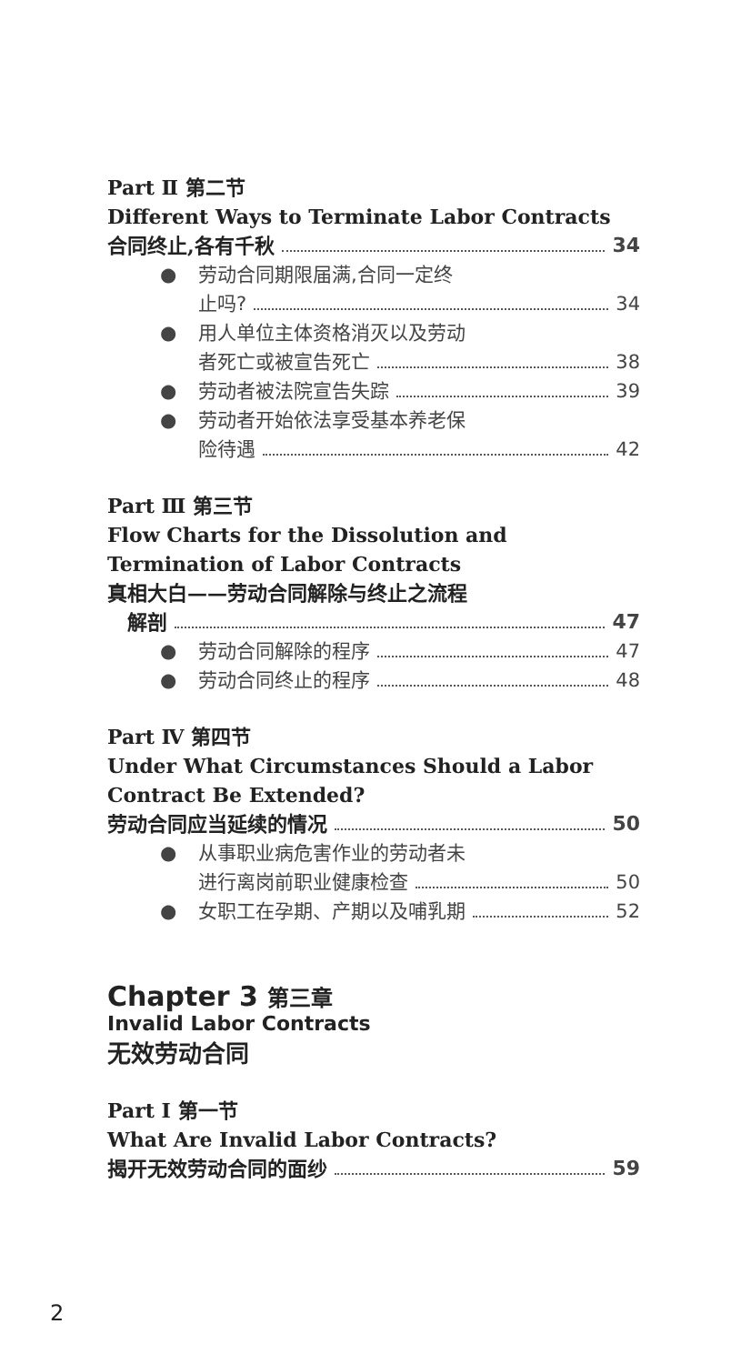Part Ⅱ 第二节
Different Ways to Terminate Labor Contracts
合同终止,各有千秋 34
● 劳动合同期限届满,合同一定终
止吗? 34
● 用人单位主体资格消灭以及劳动
者死亡或被宣告死亡 38
●
劳动者被法院宣告失踪 39
● 劳动者开始依法享受基本养老保
险待遇 42
Part Ⅲ 第三节
Flow Charts for the Dissolution and Termination of Labor Contracts
真相大白——劳动合同解除与终止之流程
解剖 47
●
劳动合同解除的程序 47
●
劳动合同终止的程序 48
Part Ⅳ 第四节
Under What Circumstances Should a Labor Contract Be Extended?
劳动合同应当延续的情况 50
● 从事职业病危害作业的劳动者未
进行离岗前职业健康检查 50
●
女职工在孕期、产期以及哺乳期 52
Chapter 3 第三章
Invalid Labor Contracts
无效劳动合同
Part Ⅰ 第一节
What Are Invalid Labor Contracts?
揭开无效劳动合同的面纱 59
2